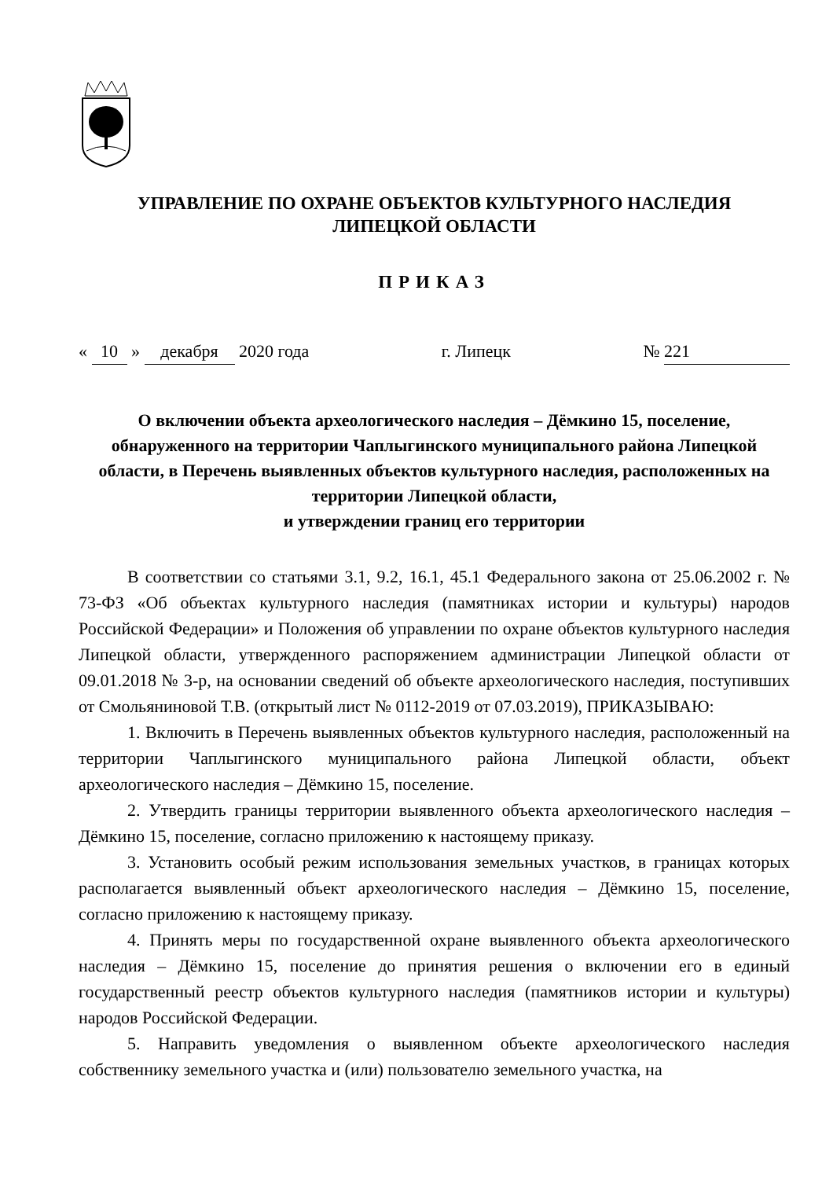УПРАВЛЕНИЕ ПО ОХРАНЕ ОБЪЕКТОВ КУЛЬТУРНОГО НАСЛЕДИЯ
ЛИПЕЦКОЙ ОБЛАСТИ
ПРИКАЗ
« 10 » декабря 2020 года г. Липецк № 221
О включении объекта археологического наследия – Дёмкино 15, поселение, обнаруженного на территории Чаплыгинского муниципального района Липецкой области, в Перечень выявленных объектов культурного наследия, расположенных на территории Липецкой области,
и утверждении границ его территории
В соответствии со статьями 3.1, 9.2, 16.1, 45.1 Федерального закона от 25.06.2002 г. № 73-ФЗ «Об объектах культурного наследия (памятниках истории и культуры) народов Российской Федерации» и Положения об управлении по охране объектов культурного наследия Липецкой области, утвержденного распоряжением администрации Липецкой области от 09.01.2018 № 3-р, на основании сведений об объекте археологического наследия, поступивших от Смольяниновой Т.В. (открытый лист № 0112-2019 от 07.03.2019), ПРИКАЗЫВАЮ:
1. Включить в Перечень выявленных объектов культурного наследия, расположенный на территории Чаплыгинского муниципального района Липецкой области, объект археологического наследия – Дёмкино 15, поселение.
2. Утвердить границы территории выявленного объекта археологического наследия – Дёмкино 15, поселение, согласно приложению к настоящему приказу.
3. Установить особый режим использования земельных участков, в границах которых располагается выявленный объект археологического наследия – Дёмкино 15, поселение, согласно приложению к настоящему приказу.
4. Принять меры по государственной охране выявленного объекта археологического наследия – Дёмкино 15, поселение до принятия решения о включении его в единый государственный реестр объектов культурного наследия (памятников истории и культуры) народов Российской Федерации.
5. Направить уведомления о выявленном объекте археологического наследия собственнику земельного участка и (или) пользователю земельного участка, на